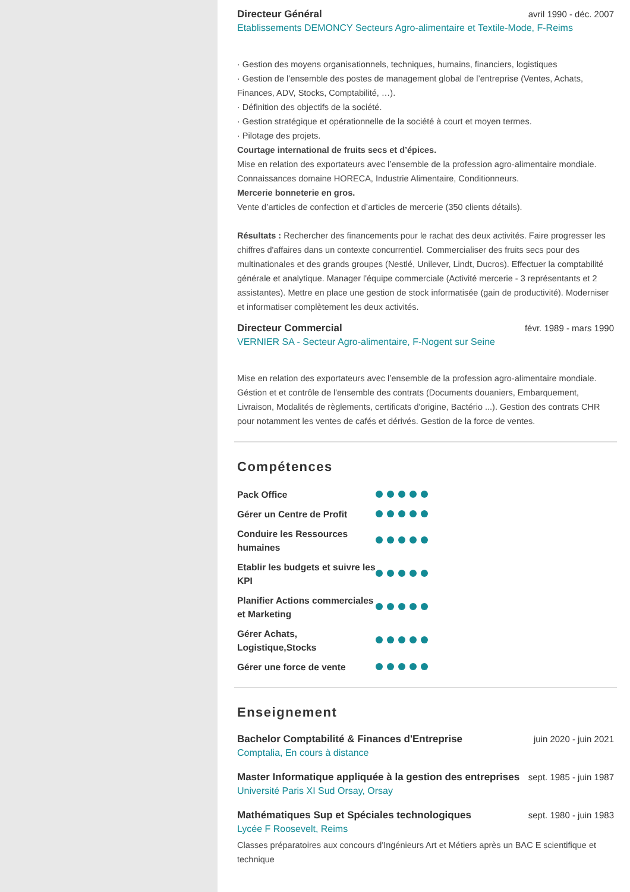Directeur Général avril 1990 - déc. 2007
Etablissements DEMONCY Secteurs Agro-alimentaire et Textile-Mode, F-Reims
· Gestion des moyens organisationnels, techniques, humains, financiers, logistiques
· Gestion de l’ensemble des postes de management global de l’entreprise (Ventes, Achats, Finances, ADV, Stocks, Comptabilité, …).
· Définition des objectifs de la société.
· Gestion stratégique et opérationnelle de la société à court et moyen termes.
· Pilotage des projets.
Courtage international de fruits secs et d’épices.
Mise en relation des exportateurs avec l’ensemble de la profession agro-alimentaire mondiale.
Connaissances domaine HORECA, Industrie Alimentaire, Conditionneurs.
Mercerie bonneterie en gros.
Vente d’articles de confection et d’articles de mercerie (350 clients détails).
Résultats : Rechercher des financements pour le rachat des deux activités. Faire progresser les chiffres d'affaires dans un contexte concurrentiel. Commercialiser des fruits secs pour des multinationales et des grands groupes (Nestlé, Unilever, Lindt, Ducros). Effectuer la comptabilité générale et analytique. Manager l'équipe commerciale (Activité mercerie - 3 représentants et 2 assistantes). Mettre en place une gestion de stock informatisée (gain de productivité). Moderniser et informatiser complètement les deux activités.
Directeur Commercial févr. 1989 - mars 1990
VERNIER SA - Secteur Agro-alimentaire, F-Nogent sur Seine
Mise en relation des exportateurs avec l’ensemble de la profession agro-alimentaire mondiale. Géstion et et contrôle de l'ensemble des contrats (Documents douaniers, Embarquement, Livraison, Modalités de règlements, certificats d'origine, Bactério ...). Gestion des contrats CHR pour notamment les ventes de cafés et dérivés. Gestion de la force de ventes.
Compétences
Pack Office
Gérer un Centre de Profit
Conduire les Ressources humaines
Etablir les budgets et suivre les KPI
Planifier Actions commerciales et Marketing
Gérer Achats, Logistique,Stocks
Gérer une force de vente
Enseignement
Bachelor Comptabilité & Finances d'Entreprise
juin 2020 - juin 2021
Comptalia, En cours à distance
Master Informatique appliquée à la gestion des entreprises
sept. 1985 - juin 1987
Université Paris XI Sud Orsay, Orsay
Mathématiques Sup et Spéciales technologiques
sept. 1980 - juin 1983
Lycée F Roosevelt, Reims
Classes préparatoires aux concours d'Ingénieurs Art et Métiers après un BAC E scientifique et technique